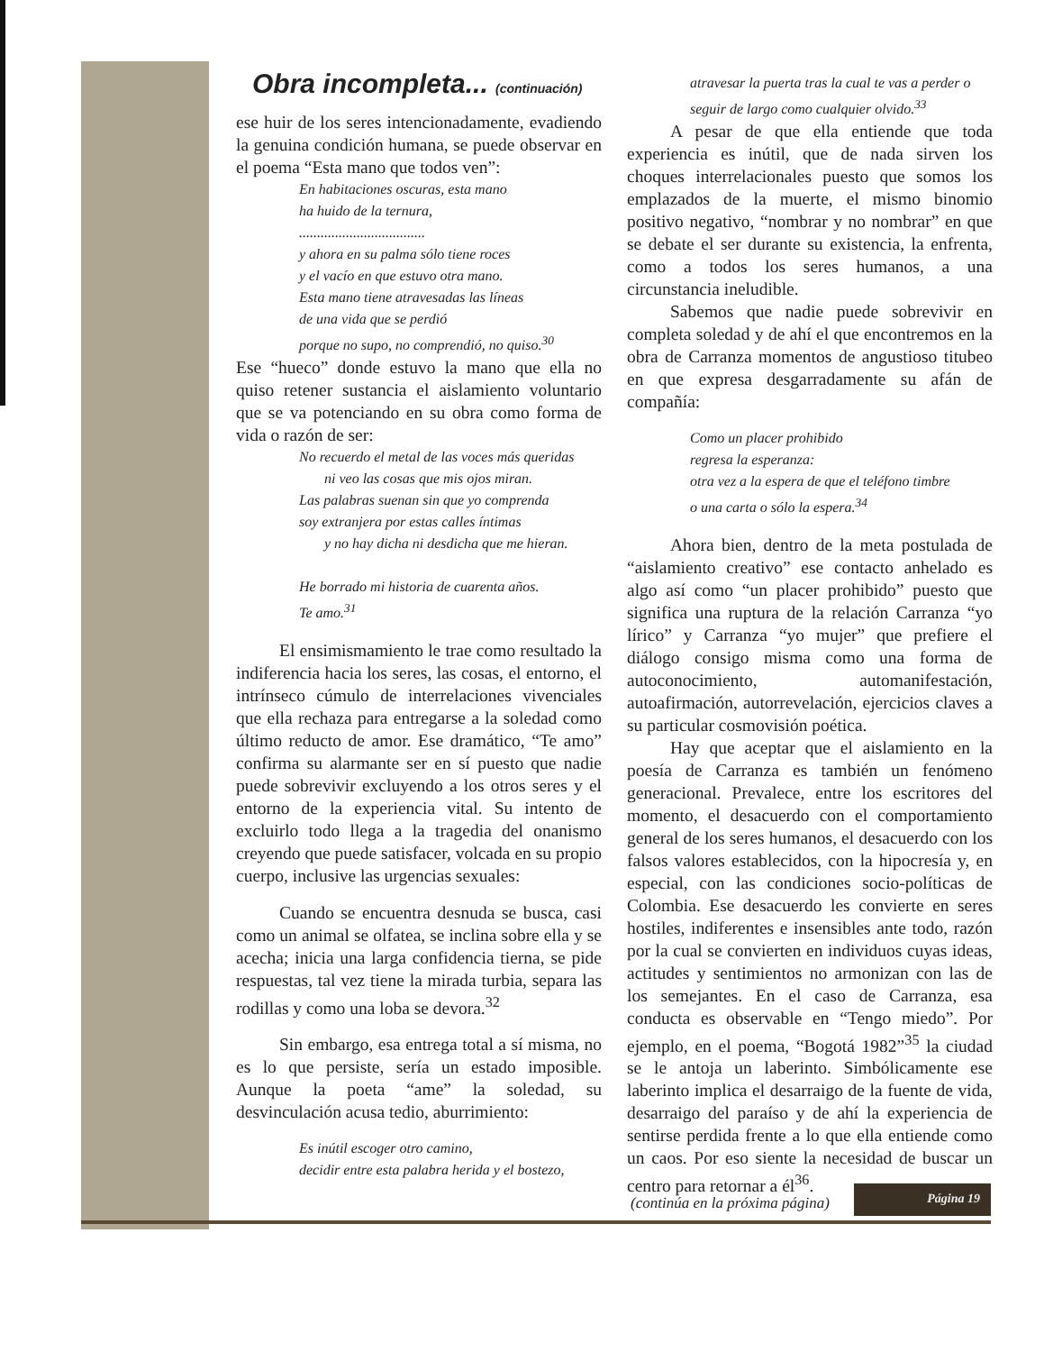Obra incompleta... (continuación)
ese huir de los seres intencionadamente, evadiendo la genuina condición humana, se puede observar en el poema “Esta mano que todos ven”:
En habitaciones oscuras, esta mano
ha huido de la ternura,
...................................
y ahora en su palma sólo tiene roces
y el vacío en que estuvo otra mano.
Esta mano tiene atravesadas las líneas
de una vida que se perdió
porque no supo, no comprendió, no quiso.<sup>30</sup>
Ese “hueco” donde estuvo la mano que ella no quiso retener sustancia el aislamiento voluntario que se va potenciando en su obra como forma de vida o razón de ser:
No recuerdo el metal de las voces más queridas
ni veo las cosas que mis ojos miran.
Las palabras suenan sin que yo comprenda
soy extranjera por estas calles íntimas
y no hay dicha ni desdicha que me hieran.
He borrado mi historia de cuarenta años.
Te amo.<sup>31</sup>
El ensimismamiento le trae como resultado la indiferencia hacia los seres, las cosas, el entorno, el intrínseco cúmulo de interrelaciones vivenciales que ella rechaza para entregarse a la soledad como último reducto de amor. Ese dramático, “Te amo” confirma su alarmante ser en sí puesto que nadie puede sobrevivir excluyendo a los otros seres y el entorno de la experiencia vital. Su intento de excluirlo todo llega a la tragedia del onanismo creyendo que puede satisfacer, volcada en su propio cuerpo, inclusive las urgencias sexuales:
Cuando se encuentra desnuda se busca, casi como un animal se olfatea, se inclina sobre ella y se acecha; inicia una larga confidencia tierna, se pide respuestas, tal vez tiene la mirada turbia, separa las rodillas y como una loba se devora.<sup>32</sup>
Sin embargo, esa entrega total a sí misma, no es lo que persiste, sería un estado imposible. Aunque la poeta “ame” la soledad, su desvinculación acusa tedio, aburrimiento:
Es inútil escoger otro camino,
decidir entre esta palabra herida y el bostezo,
atravesar la puerta tras la cual te vas a perder o seguir de largo como cualquier olvido.<sup>33</sup>
A pesar de que ella entiende que toda experiencia es inútil, que de nada sirven los choques interrelacionales puesto que somos los emplazados de la muerte, el mismo binomio positivo negativo, “nombrar y no nombrar” en que se debate el ser durante su existencia, la enfrenta, como a todos los seres humanos, a una circunstancia ineludible.
Sabemos que nadie puede sobrevivir en completa soledad y de ahí el que encontremos en la obra de Carranza momentos de angustioso titubeo en que expresa desgarradamente su afán de compañía:
Como un placer prohibido
regresa la esperanza:
otra vez a la espera de que el teléfono timbre
o una carta o sólo la espera.<sup>34</sup>
Ahora bien, dentro de la meta postulada de “aislamiento creativo” ese contacto anhelado es algo así como “un placer prohibido” puesto que significa una ruptura de la relación Carranza “yo lírico” y Carranza “yo mujer” que prefiere el diálogo consigo misma como una forma de autoconocimiento, automanifestación, autoafirmación, autorrevelación, ejercicios claves a su particular cosmovisión poética.
Hay que aceptar que el aislamiento en la poesía de Carranza es también un fenómeno generacional. Prevalece, entre los escritores del momento, el desacuerdo con el comportamiento general de los seres humanos, el desacuerdo con los falsos valores establecidos, con la hipocresía y, en especial, con las condiciones socio-políticas de Colombia. Ese desacuerdo les convierte en seres hostiles, indiferentes e insensibles ante todo, razón por la cual se convierten en individuos cuyas ideas, actitudes y sentimientos no armonizan con las de los semejantes. En el caso de Carranza, esa conducta es observable en “Tengo miedo”. Por ejemplo, en el poema, “Bogotá 1982”<sup>35</sup> la ciudad se le antoja un laberinto. Simbólicamente ese laberinto implica el desarraigo de la fuente de vida, desarraigo del paraíso y de ahí la experiencia de sentirse perdida frente a lo que ella entiende como un caos. Por eso siente la necesidad de buscar un centro para retornar a él<sup>36</sup>.
(continúa en la próxima página)
Página 19